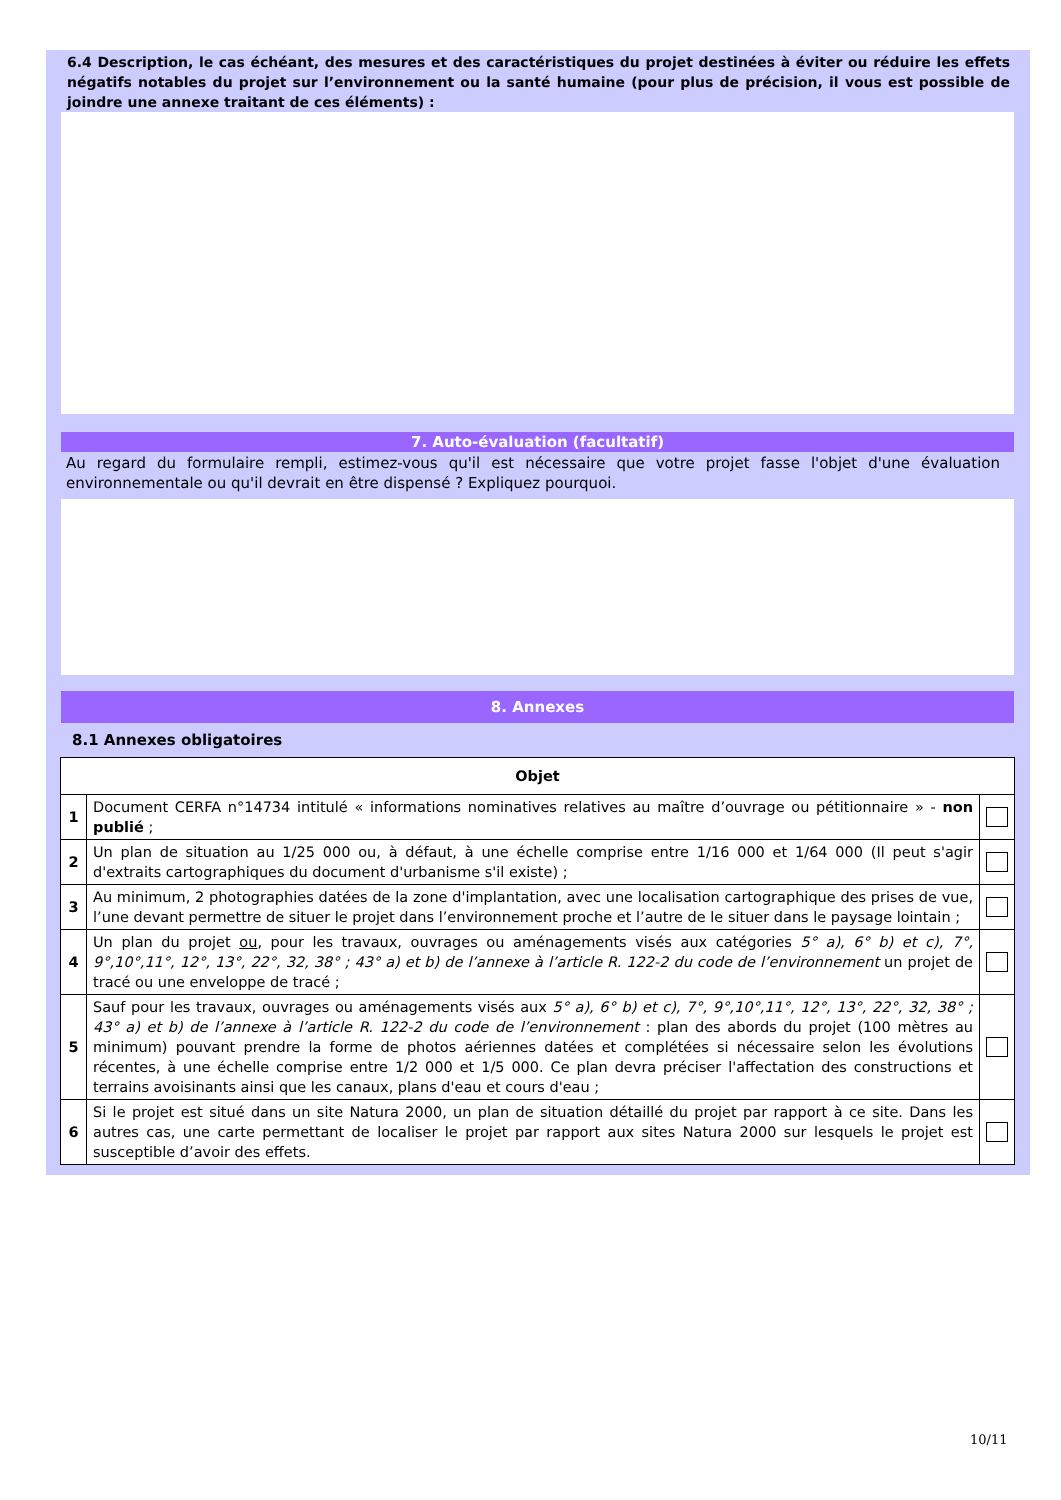6.4 Description, le cas échéant, des mesures et des caractéristiques du projet destinées à éviter ou réduire les effets négatifs notables du projet sur l’environnement ou la santé humaine (pour plus de précision, il vous est possible de joindre une annexe traitant de ces éléments) :
7. Auto-évaluation (facultatif)
Au regard du formulaire rempli, estimez-vous qu'il est nécessaire que votre projet fasse l'objet d'une évaluation environnementale ou qu'il devrait en être dispensé ? Expliquez pourquoi.
8. Annexes
8.1 Annexes obligatoires
| Objet | | |
| --- | --- | --- |
| 1 | Document CERFA n°14734 intitulé « informations nominatives relatives au maître d’ouvrage ou pétitionnaire » - non publié ; | |
| 2 | Un plan de situation au 1/25 000 ou, à défaut, à une échelle comprise entre 1/16 000 et 1/64 000 (Il peut s'agir d'extraits cartographiques du document d'urbanisme s'il existe) ; | |
| 3 | Au minimum, 2 photographies datées de la zone d'implantation, avec une localisation cartographique des prises de vue, l’une devant permettre de situer le projet dans l’environnement proche et l’autre de le situer dans le paysage lointain ; | |
| 4 | Un plan du projet ou , pour les travaux, ouvrages ou aménagements visés aux catégories 5° a), 6° b) et c), 7°, 9°,10°,11°, 12°, 13°, 22°, 32, 38° ; 43° a) et b) de l’annexe à l’article R. 122-2 du code de l’environnement un projet de tracé ou une enveloppe de tracé ; | |
| 5 | Sauf pour les travaux, ouvrages ou aménagements visés aux 5° a), 6° b) et c), 7°, 9°,10°,11°, 12°, 13°, 22°, 32, 38° ; 43° a) et b) de l’annexe à l’article R. 122-2 du code de l’environnement : plan des abords du projet (100 mètres au minimum) pouvant prendre la forme de photos aériennes datées et complétées si nécessaire selon les évolutions récentes, à une échelle comprise entre 1/2 000 et 1/5 000. Ce plan devra préciser l'affectation des constructions et terrains avoisinants ainsi que les canaux, plans d'eau et cours d'eau ; | |
| 6 | Si le projet est situé dans un site Natura 2000, un plan de situation détaillé du projet par rapport à ce site. Dans les autres cas, une carte permettant de localiser le projet par rapport aux sites Natura 2000 sur lesquels le projet est susceptible d’avoir des effets. | |
10/11